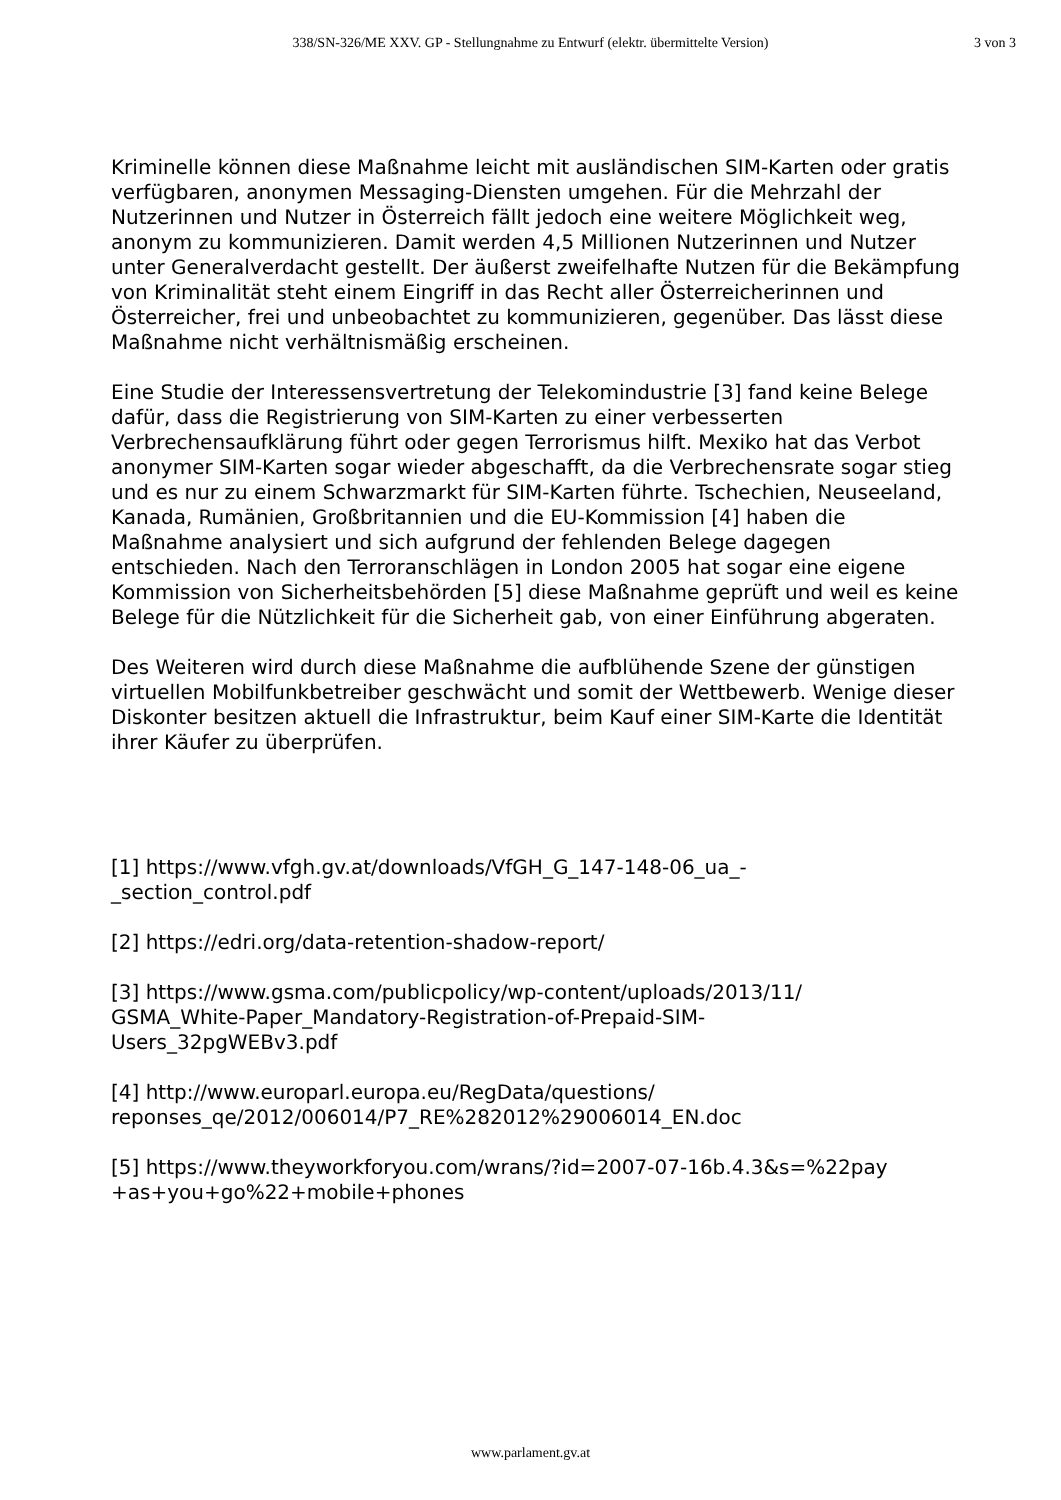338/SN-326/ME XXV. GP - Stellungnahme zu Entwurf (elektr. übermittelte Version)
3 von 3
Kriminelle können diese Maßnahme leicht mit ausländischen SIM-Karten oder gratis verfügbaren, anonymen Messaging-Diensten umgehen. Für die Mehrzahl der Nutzerinnen und Nutzer in Österreich fällt jedoch eine weitere Möglichkeit weg, anonym zu kommunizieren. Damit werden 4,5 Millionen Nutzerinnen und Nutzer unter Generalverdacht gestellt. Der äußerst zweifelhafte Nutzen für die Bekämpfung von Kriminalität steht einem Eingriff in das Recht aller Österreicherinnen und Österreicher, frei und unbeobachtet zu kommunizieren, gegenüber. Das lässt diese Maßnahme nicht verhältnismäßig erscheinen.
Eine Studie der Interessensvertretung der Telekomindustrie [3] fand keine Belege dafür, dass die Registrierung von SIM-Karten zu einer verbesserten Verbrechensaufklärung führt oder gegen Terrorismus hilft. Mexiko hat das Verbot anonymer SIM-Karten sogar wieder abgeschafft, da die Verbrechensrate sogar stieg und es nur zu einem Schwarzmarkt für SIM-Karten führte. Tschechien, Neuseeland, Kanada, Rumänien, Großbritannien und die EU-Kommission [4] haben die Maßnahme analysiert und sich aufgrund der fehlenden Belege dagegen entschieden. Nach den Terroranschlägen in London 2005 hat sogar eine eigene Kommission von Sicherheitsbehörden [5] diese Maßnahme geprüft und weil es keine Belege für die Nützlichkeit für die Sicherheit gab, von einer Einführung abgeraten.
Des Weiteren wird durch diese Maßnahme die aufblühende Szene der günstigen virtuellen Mobilfunkbetreiber geschwächt und somit der Wettbewerb. Wenige dieser Diskonter besitzen aktuell die Infrastruktur, beim Kauf einer SIM-Karte die Identität ihrer Käufer zu überprüfen.
[1] https://www.vfgh.gv.at/downloads/VfGH_G_147-148-06_ua_-
_section_control.pdf
[2] https://edri.org/data-retention-shadow-report/
[3] https://www.gsma.com/publicpolicy/wp-content/uploads/2013/11/
GSMA_White-Paper_Mandatory-Registration-of-Prepaid-SIM-
Users_32pgWEBv3.pdf
[4] http://www.europarl.europa.eu/RegData/questions/
reponses_qe/2012/006014/P7_RE%282012%29006014_EN.doc
[5] https://www.theyworkforyou.com/wrans/?id=2007-07-16b.4.3&s=%22pay
+as+you+go%22+mobile+phones
www.parlament.gv.at